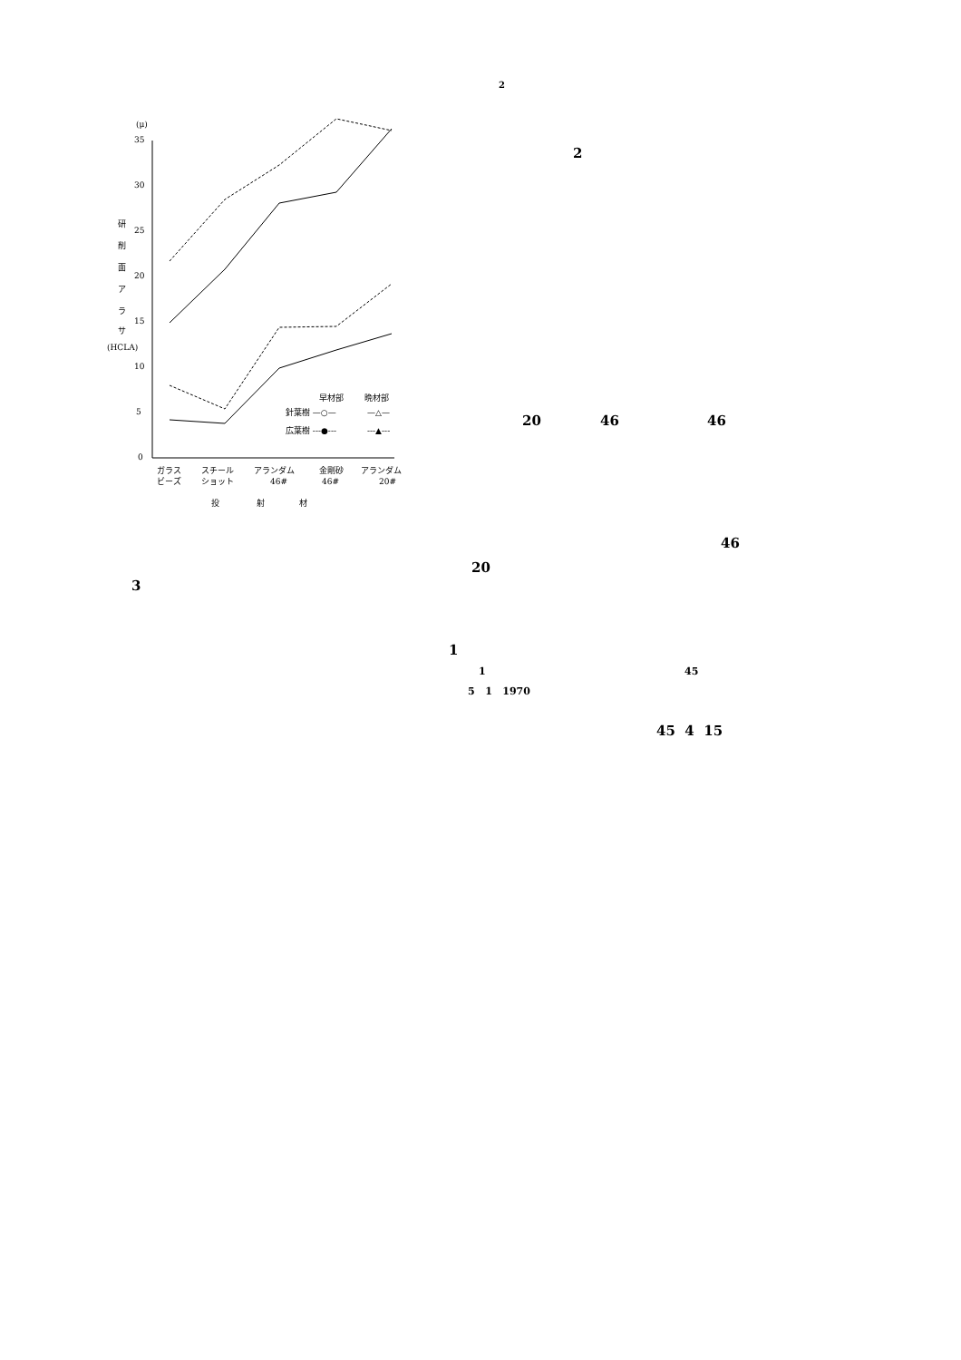2
(μ)
35
30
25
20
15
10
5
0
研
削
面
ア
ラ
サ
(HCLA)
早材部
晩材部
針葉樹 —○—
—△—
広葉樹 ---●---
---▲---
ガラス
ビーズ
スチール
ショット
アランダム
46#
金剛砂
46#
アランダム
20#
投
射
材
2
20 46 46
46
20
3
1
1 45
5 1 1970
45 4 15